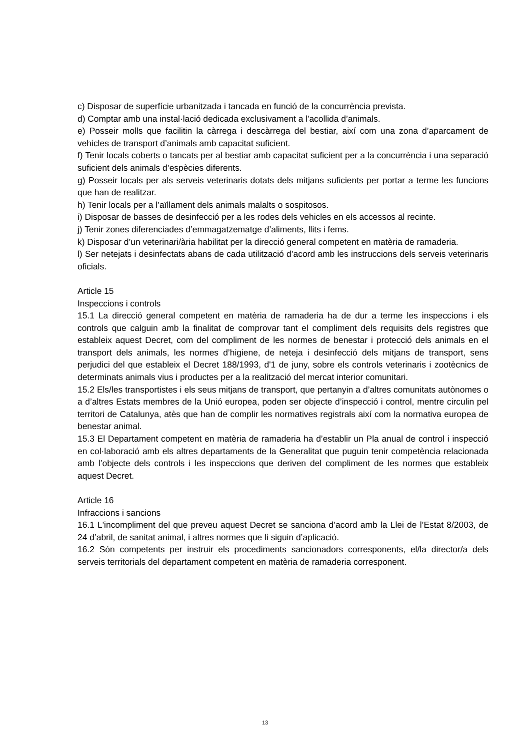c) Disposar de superfície urbanitzada i tancada en funció de la concurrència prevista.
d) Comptar amb una instal·lació dedicada exclusivament a l'acollida d’animals.
e) Posseir molls que facilitin la càrrega i descàrrega del bestiar, així com una zona d’aparcament de vehicles de transport d’animals amb capacitat suficient.
f) Tenir locals coberts o tancats per al bestiar amb capacitat suficient per a la concurrència i una separació suficient dels animals d’espècies diferents.
g) Posseir locals per als serveis veterinaris dotats dels mitjans suficients per portar a terme les funcions que han de realitzar.
h) Tenir locals per a l’aïllament dels animals malalts o sospitosos.
i) Disposar de basses de desinfecció per a les rodes dels vehicles en els accessos al recinte.
j) Tenir zones diferenciades d’emmagatzematge d’aliments, llits i fems.
k) Disposar d’un veterinari/ària habilitat per la direcció general competent en matèria de ramaderia.
l) Ser netejats i desinfectats abans de cada utilització d’acord amb les instruccions dels serveis veterinaris oficials.
Article 15
Inspeccions i controls
15.1 La direcció general competent en matèria de ramaderia ha de dur a terme les inspeccions i els controls que calguin amb la finalitat de comprovar tant el compliment dels requisits dels registres que estableix aquest Decret, com del compliment de les normes de benestar i protecció dels animals en el transport dels animals, les normes d’higiene, de neteja i desinfecció dels mitjans de transport, sens perjudici del que estableix el Decret 188/1993, d'1 de juny, sobre els controls veterinaris i zootècnics de determinats animals vius i productes per a la realització del mercat interior comunitari.
15.2 Els/les transportistes i els seus mitjans de transport, que pertanyin a d’altres comunitats autònomes o a d’altres Estats membres de la Unió europea, poden ser objecte d’inspecció i control, mentre circulin pel territori de Catalunya, atès que han de complir les normatives registrals així com la normativa europea de benestar animal.
15.3 El Departament competent en matèria de ramaderia ha d’establir un Pla anual de control i inspecció en col·laboració amb els altres departaments de la Generalitat que puguin tenir competència relacionada amb l’objecte dels controls i les inspeccions que deriven del compliment de les normes que estableix aquest Decret.
Article 16
Infraccions i sancions
16.1 L'incompliment del que preveu aquest Decret se sanciona d’acord amb la Llei de l’Estat 8/2003, de 24 d’abril, de sanitat animal, i altres normes que li siguin d’aplicació.
16.2 Són competents per instruir els procediments sancionadors corresponents, el/la director/a dels serveis territorials del departament competent en matèria de ramaderia corresponent.
13